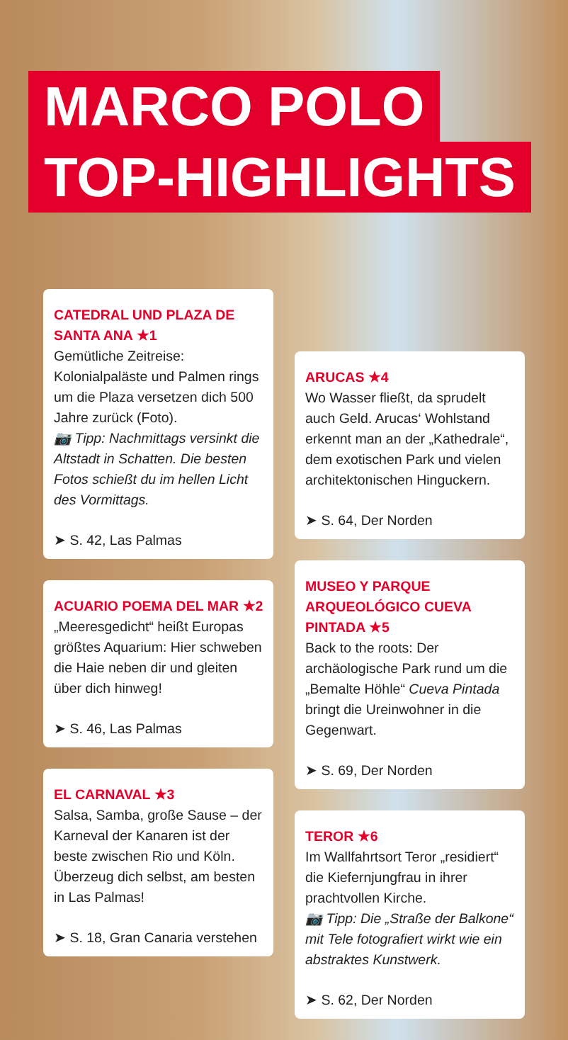MARCO POLO
TOP-HIGHLIGHTS
CATEDRAL UND PLAZA DE SANTA ANA ★1
Gemütliche Zeitreise: Kolonialpaläste und Palmen rings um die Plaza versetzen dich 500 Jahre zurück (Foto).
📷 Tipp: Nachmittags versinkt die Altstadt in Schatten. Die besten Fotos schießt du im hellen Licht des Vormittags.
➤ S. 42, Las Palmas
ACUARIO POEMA DEL MAR ★2
„Meeresgedicht“ heißt Europas größtes Aquarium: Hier schweben die Haie neben dir und gleiten über dich hinweg!
➤ S. 46, Las Palmas
EL CARNAVAL ★3
Salsa, Samba, große Sause – der Karneval der Kanaren ist der beste zwischen Rio und Köln. Überzeug dich selbst, am besten in Las Palmas!
➤ S. 18, Gran Canaria verstehen
ARUCAS ★4
Wo Wasser fließt, da sprudelt auch Geld. Arucas‘ Wohlstand erkennt man an der „Kathedrale“, dem exotischen Park und vielen architektonischen Hinguckern.
➤ S. 64, Der Norden
MUSEO Y PARQUE ARQUEOLÓGICO CUEVA PINTADA ★5
Back to the roots: Der archäologische Park rund um die „Bemalte Höhle“ Cueva Pintada bringt die Ureinwohner in die Gegenwart.
➤ S. 69, Der Norden
TEROR ★6
Im Wallfahrtsort Teror „residiert“ die Kiefernjungfrau in ihrer prachtvollen Kirche.
📷 Tipp: Die „Straße der Balkone“ mit Tele fotografiert wirkt wie ein abstraktes Kunstwerk.
➤ S. 62, Der Norden